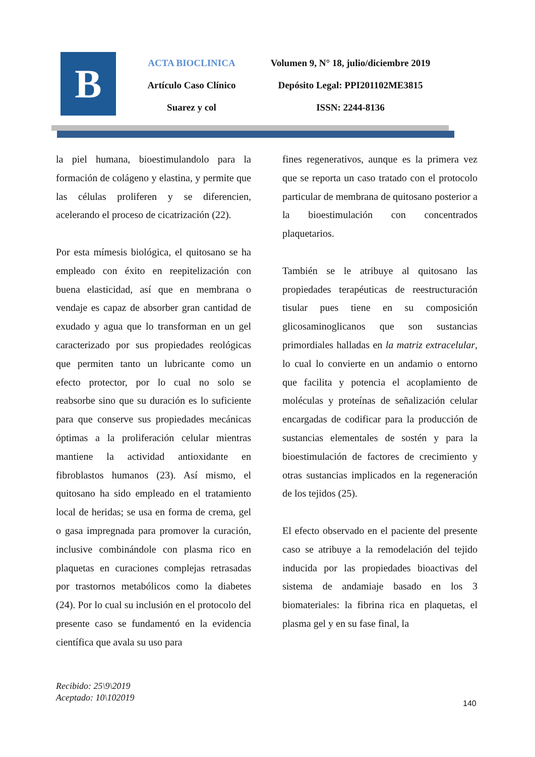B
ACTA BIOCLINICA
Artículo Caso Clínico
Suarez y col
Volumen 9, N° 18, julio/diciembre 2019
Depósito Legal: PPI201102ME3815
ISSN: 2244-8136
la piel humana, bioestimulandolo para la formación de colágeno y elastina, y permite que las células proliferen y se diferencien, acelerando el proceso de cicatrización (22).
Por esta mímesis biológica, el quitosano se ha empleado con éxito en reepitelización con buena elasticidad, así que en membrana o vendaje es capaz de absorber gran cantidad de exudado y agua que lo transforman en un gel caracterizado por sus propiedades reológicas que permiten tanto un lubricante como un efecto protector, por lo cual no solo se reabsorbe sino que su duración es lo suficiente para que conserve sus propiedades mecánicas óptimas a la proliferación celular mientras mantiene la actividad antioxidante en fibroblastos humanos (23). Así mismo, el quitosano ha sido empleado en el tratamiento local de heridas; se usa en forma de crema, gel o gasa impregnada para promover la curación, inclusive combinándole con plasma rico en plaquetas en curaciones complejas retrasadas por trastornos metabólicos como la diabetes (24). Por lo cual su inclusión en el protocolo del presente caso se fundamentó en la evidencia científica que avala su uso para
fines regenerativos, aunque es la primera vez que se reporta un caso tratado con el protocolo particular de membrana de quitosano posterior a la bioestimulación con concentrados plaquetarios.
También se le atribuye al quitosano las propiedades terapéuticas de reestructuración tisular pues tiene en su composición glicosaminoglicanos que son sustancias primordiales halladas en la matriz extracelular, lo cual lo convierte en un andamio o entorno que facilita y potencia el acoplamiento de moléculas y proteínas de señalización celular encargadas de codificar para la producción de sustancias elementales de sostén y para la bioestimulación de factores de crecimiento y otras sustancias implicados en la regeneración de los tejidos (25).
El efecto observado en el paciente del presente caso se atribuye a la remodelación del tejido inducida por las propiedades bioactivas del sistema de andamiaje basado en los 3 biomateriales: la fibrina rica en plaquetas, el plasma gel y en su fase final, la
Recibido: 25\9\2019
Aceptado: 10\102019
140